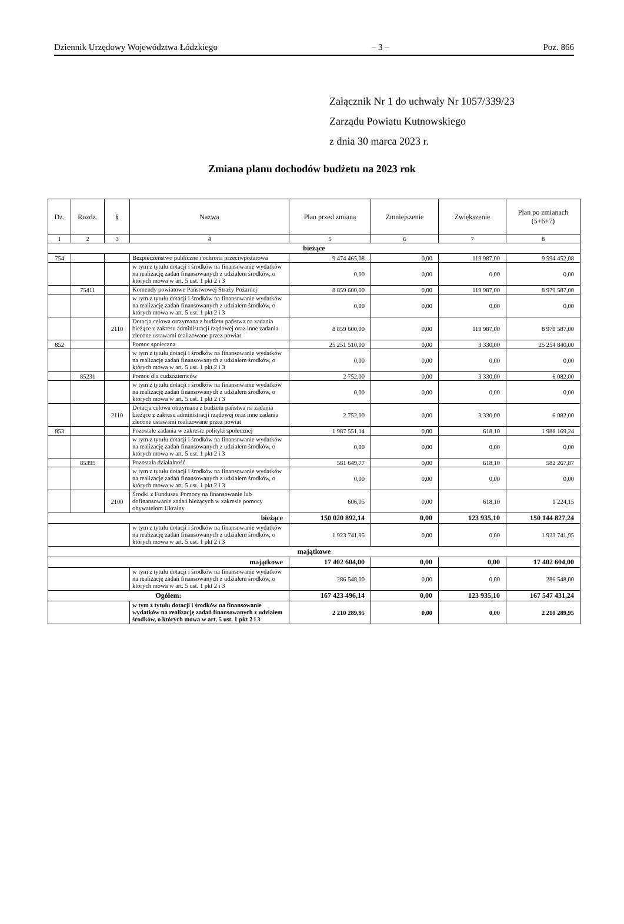Dziennik Urzędowy Województwa Łódzkiego – 3 – Poz. 866
Załącznik Nr 1 do uchwały Nr 1057/339/23
Zarządu Powiatu Kutnowskiego
z dnia 30 marca 2023 r.
Zmiana planu dochodów budżetu na 2023 rok
| Dz. | Rozdz. | § | Nazwa | Plan przed zmianą | Zmniejszenie | Zwiększenie | Plan po zmianach (5+6+7) |
| --- | --- | --- | --- | --- | --- | --- | --- |
| 1 | 2 | 3 | 4 | 5 | 6 | 7 | 8 |
| bieżące | | | | | | | |
| 754 | | | Bezpieczeństwo publiczne i ochrona przeciwpożarowa | 9 474 465,08 | 0,00 | 119 987,00 | 9 594 452,08 |
| | | | w tym z tytułu dotacji i środków na finansowanie wydatków na realizację zadań finansowanych z udziałem środków, o których mowa w art. 5 ust. 1 pkt 2 i 3 | 0,00 | 0,00 | 0,00 | 0,00 |
| | 75411 | | Komendy powiatowe Państwowej Straży Pożarnej | 8 859 600,00 | 0,00 | 119 987,00 | 8 979 587,00 |
| | | | w tym z tytułu dotacji i środków na finansowanie wydatków na realizację zadań finansowanych z udziałem środków, o których mowa w art. 5 ust. 1 pkt 2 i 3 | 0,00 | 0,00 | 0,00 | 0,00 |
| | | 2110 | Dotacja celowa otrzymana z budżetu państwa na zadania bieżące z zakresu administracji rządowej oraz inne zadania zlecone ustawami realizowane przez powiat | 8 859 600,00 | 0,00 | 119 987,00 | 8 979 587,00 |
| 852 | | | Pomoc społeczna | 25 251 510,00 | 0,00 | 3 330,00 | 25 254 840,00 |
| | | | w tym z tytułu dotacji i środków na finansowanie wydatków na realizację zadań finansowanych z udziałem środków, o których mowa w art. 5 ust. 1 pkt 2 i 3 | 0,00 | 0,00 | 0,00 | 0,00 |
| | 85231 | | Pomoc dla cudzoziemców | 2 752,00 | 0,00 | 3 330,00 | 6 082,00 |
| | | | w tym z tytułu dotacji i środków na finansowanie wydatków na realizację zadań finansowanych z udziałem środków, o których mowa w art. 5 ust. 1 pkt 2 i 3 | 0,00 | 0,00 | 0,00 | 0,00 |
| | | 2110 | Dotacja celowa otrzymana z budżetu państwa na zadania bieżące z zakresu administracji rządowej oraz inne zadania zlecone ustawami realizowane przez powiat | 2 752,00 | 0,00 | 3 330,00 | 6 082,00 |
| 853 | | | Pozostałe zadania w zakresie polityki społecznej | 1 987 551,14 | 0,00 | 618,10 | 1 988 169,24 |
| | | | w tym z tytułu dotacji i środków na finansowanie wydatków na realizację zadań finansowanych z udziałem środków, o których mowa w art. 5 ust. 1 pkt 2 i 3 | 0,00 | 0,00 | 0,00 | 0,00 |
| | 85395 | | Pozostała działalność | 581 649,77 | 0,00 | 618,10 | 582 267,87 |
| | | | w tym z tytułu dotacji i środków na finansowanie wydatków na realizację zadań finansowanych z udziałem środków, o których mowa w art. 5 ust. 1 pkt 2 i 3 | 0,00 | 0,00 | 0,00 | 0,00 |
| | | 2100 | Środki z Funduszu Pomocy na finansowanie lub dofinansowanie zadań bieżących w zakresie pomocy obywatelom Ukrainy | 606,05 | 0,00 | 618,10 | 1 224,15 |
| bieżące | | | | 150 020 892,14 | 0,00 | 123 935,10 | 150 144 827,24 |
| | | | w tym z tytułu dotacji i środków na finansowanie wydatków na realizację zadań finansowanych z udziałem środków, o których mowa w art. 5 ust. 1 pkt 2 i 3 | 1 923 741,95 | 0,00 | 0,00 | 1 923 741,95 |
| majątkowe | | | | | | | |
| majątkowe | | | | 17 402 604,00 | 0,00 | 0,00 | 17 402 604,00 |
| | | | w tym z tytułu dotacji i środków na finansowanie wydatków na realizację zadań finansowanych z udziałem środków, o których mowa w art. 5 ust. 1 pkt 2 i 3 | 286 548,00 | 0,00 | 0,00 | 286 548,00 |
| Ogółem: | | | | 167 423 496,14 | 0,00 | 123 935,10 | 167 547 431,24 |
| | | | w tym z tytułu dotacji i środków na finansowanie wydatków na realizację zadań finansowanych z udziałem środków, o których mowa w art. 5 ust. 1 pkt 2 i 3 | 2 210 289,95 | 0,00 | 0,00 | 2 210 289,95 |